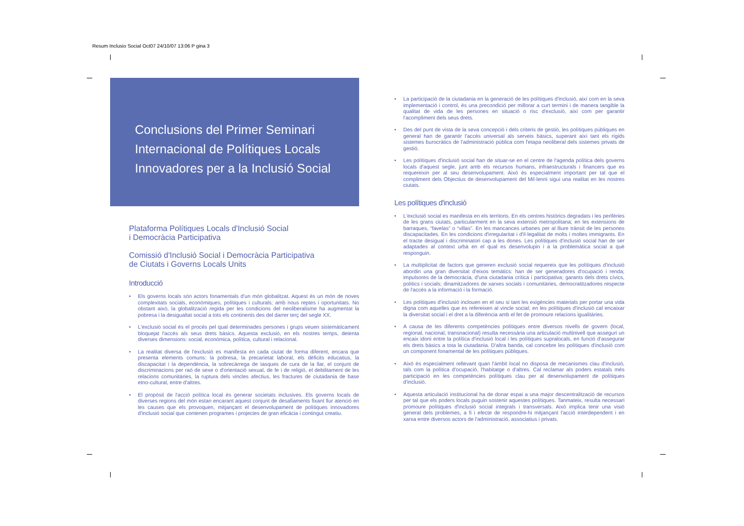Resum Inclusio Social Oct07 24/10/07 13:06 P gina 3
Conclusions del Primer Seminari
Internacional de Polítiques Locals
Innovadores per a la Inclusió Social
Plataforma Polítiques Locals d'Inclusió Social
i Democràcia Participativa
Comissió d'Inclusió Social i Democràcia Participativa
de Ciutats i Governs Locals Units
Introducció
• Els governs locals són actors fonamentals d'un món globalitzat. Aquest és un món de noves complexitats socials, econòmiques, polítiques i culturals; amb nous reptes i oportunitats. No obstant això, la globalització regida per les condicions del neoliberalisme ha augmentat la pobresa i la desigualtat social a tots els continents des del darrer terç del segle XX.
• L'exclusió social és el procés pel qual determinades persones i grups veuen sistemàticament bloquejat l'accés als seus drets bàsics. Aquesta exclusió, en els nostres temps, detenta diverses dimensions: social, econòmica, política, cultural i relacional.
• La realitat diversa de l'exclusió es manifesta en cada ciutat de forma diferent, encara que presenta elements comuns: la pobresa, la precarietat laboral, els dèficits educatius, la discapacitat i la dependència, la sobrecàrrega de tasques de cura de la llar, el conjunt de discriminacions per raó de sexe o d'orientació sexual, de fe i de religió, el debilitament de les relacions comunitàries, la ruptura dels vincles afectius, les fractures de ciutadania de base etno-cultural, entre d'altres.
• El propòsit de l'acció política local és generar societats inclusives. Els governs locals de diverses regions del món estan encarant aquest conjunt de desafiaments fixant llur atenció en les causes que els provoquen, mitjançant el desenvolupament de polítiques innovadores d'inclusió social que contenen programes i projectes de gran eficàcia i contingut creatiu.
• La participació de la ciutadania en la generació de les polítiques d'inclusió, així com en la seva implementació i control, és una precondició per millorar a curt termini i de manera tangible la qualitat de vida de les persones en situació o risc d'exclusió, així com per garantir l'acompliment dels seus drets.
• Des del punt de vista de la seva concepció i dels criteris de gestió, les polítiques públiques en general han de garantir l'accés universal als serveis bàsics, superant així tant els rígids sistemes burocràtics de l'administració pública com l'etapa neoliberal dels sistemes privats de gestió.
• Les polítiques d'inclusió social han de situar-se en el centre de l'agenda política dels governs locals d'aquest segle, junt amb els recursos humans, infraestructurals i financers que es requereixin per al seu desenvolupament. Això és especialment important per tal que el compliment dels Objectius de desenvolupament del Mil·lenni sigui una realitat en les nostres ciutats.
Les polítiques d'inclusió
• L'exclusió social es manifesta en els territoris. En els centres històrics degradats i les perifèries de les grans ciutats, particularment en la seva extensió metropolitana; en les extensions de barraques, “favelas” o “villas”. En les mancances urbanes per al lliure trànsit de les persones discapacitades. En les condicions d'irregularitat i d'il·legalitat de molts i moltes immigrants. En el tracte desigual i discriminatori cap a les dones. Les polítiques d'inclusió social han de ser adaptades al context urbà en el qual es desenvolupin i a la problemàtica social a què responguin.
• La multiplicitat de factors que generen exclusió social requereix que les polítiques d'inclusió abordin una gran diversitat d'eixos temàtics: han de ser generadores d'ocupació i renda; impulsores de la democràcia, d'una ciutadania crítica i participativa; garants dels drets cívics, polítics i socials; dinamitzadores de xarxes socials i comunitàries, democratitzadores respecte de l'accés a la informació i la formació.
• Les polítiques d'inclusió inclouen en el seu si tant les exigències materials per portar una vida digna com aquelles que es refereixen al vincle social; en les polítiques d'inclusió cal encaixar la diversitat social i el dret a la diferència amb el fet de promoure relacions igualitàries.
• A causa de les diferents competències polítiques entre diversos nivells de govern (local, regional, nacional, transnacional) resulta necessària una articulació multinivell que asseguri un encaix idoni entre la política d'inclusió local i les polítiques supralocals, en funció d'assegurar els drets bàsics a tota la ciutadania. D'altra banda, cal concebre les polítiques d'inclusió com un component fonamental de les polítiques públiques.
• Això és especialment rellevant quan l'àmbit local no disposa de mecanismes clau d'inclusió, tals com la política d'ocupació, l'habitatge o d'altres. Cal reclamar als poders estatals més participació en les competències polítiques clau per al desenvolupament de polítiques d'inclusió.
• Aquesta articulació institucional ha de donar espai a una major descentralització de recursos per tal que els poders locals puguin sostenir aquestes polítiques. Tanmateix, resulta necessari promoure polítiques d'inclusió social integrals i transversals. Això implica tenir una visió general dels problemes, a fi i efecte de respondre-hi mitjançant l'acció interdependent i en xarxa entre diversos actors de l'administració, associatius i privats.